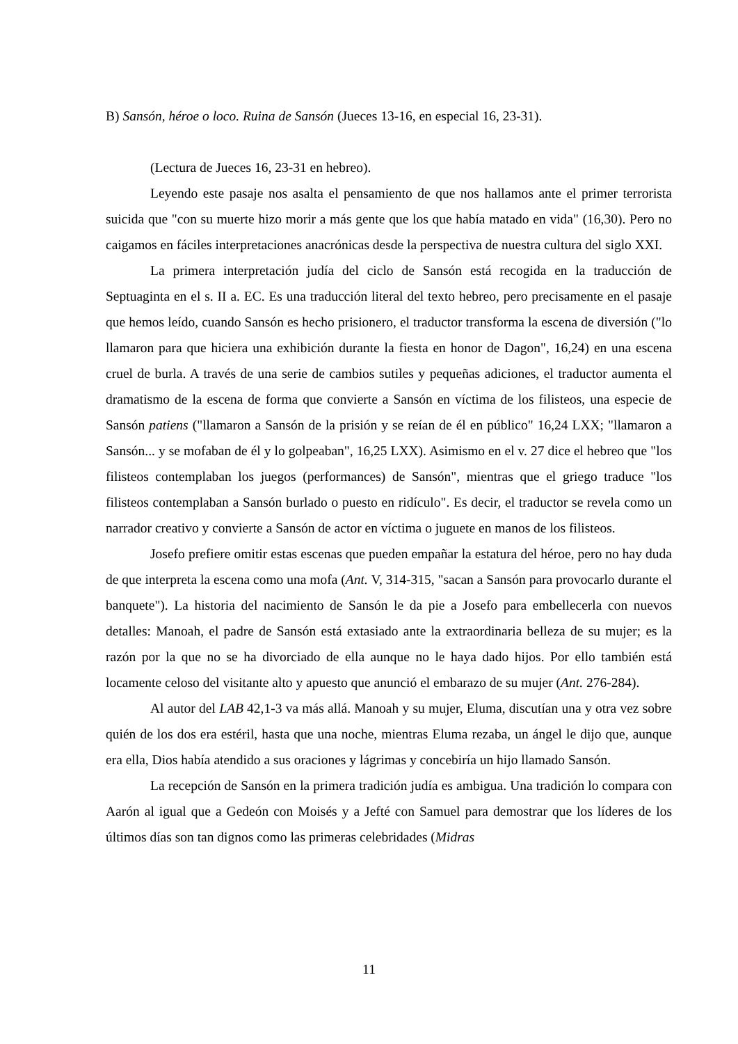B) Sansón, héroe o loco. Ruina de Sansón (Jueces 13-16, en especial 16, 23-31).
(Lectura de Jueces 16, 23-31 en hebreo).
Leyendo este pasaje nos asalta el pensamiento de que nos hallamos ante el primer terrorista suicida que "con su muerte hizo morir a más gente que los que había matado en vida" (16,30). Pero no caigamos en fáciles interpretaciones anacrónicas desde la perspectiva de nuestra cultura del siglo XXI.
La primera interpretación judía del ciclo de Sansón está recogida en la traducción de Septuaginta en el s. II a. EC. Es una traducción literal del texto hebreo, pero precisamente en el pasaje que hemos leído, cuando Sansón es hecho prisionero, el traductor transforma la escena de diversión ("lo llamaron para que hiciera una exhibición durante la fiesta en honor de Dagon", 16,24) en una escena cruel de burla. A través de una serie de cambios sutiles y pequeñas adiciones, el traductor aumenta el dramatismo de la escena de forma que convierte a Sansón en víctima de los filisteos, una especie de Sansón patiens ("llamaron a Sansón de la prisión y se reían de él en público" 16,24 LXX; "llamaron a Sansón... y se mofaban de él y lo golpeaban", 16,25 LXX). Asimismo en el v. 27 dice el hebreo que "los filisteos contemplaban los juegos (performances) de Sansón", mientras que el griego traduce "los filisteos contemplaban a Sansón burlado o puesto en ridículo". Es decir, el traductor se revela como un narrador creativo y convierte a Sansón de actor en víctima o juguete en manos de los filisteos.
Josefo prefiere omitir estas escenas que pueden empañar la estatura del héroe, pero no hay duda de que interpreta la escena como una mofa (Ant. V, 314-315, "sacan a Sansón para provocarlo durante el banquete"). La historia del nacimiento de Sansón le da pie a Josefo para embellecerla con nuevos detalles: Manoah, el padre de Sansón está extasiado ante la extraordinaria belleza de su mujer; es la razón por la que no se ha divorciado de ella aunque no le haya dado hijos. Por ello también está locamente celoso del visitante alto y apuesto que anunció el embarazo de su mujer (Ant. 276-284).
Al autor del LAB 42,1-3 va más allá. Manoah y su mujer, Eluma, discutían una y otra vez sobre quién de los dos era estéril, hasta que una noche, mientras Eluma rezaba, un ángel le dijo que, aunque era ella, Dios había atendido a sus oraciones y lágrimas y concebiría un hijo llamado Sansón.
La recepción de Sansón en la primera tradición judía es ambigua. Una tradición lo compara con Aarón al igual que a Gedeón con Moisés y a Jefté con Samuel para demostrar que los líderes de los últimos días son tan dignos como las primeras celebridades (Midras
11